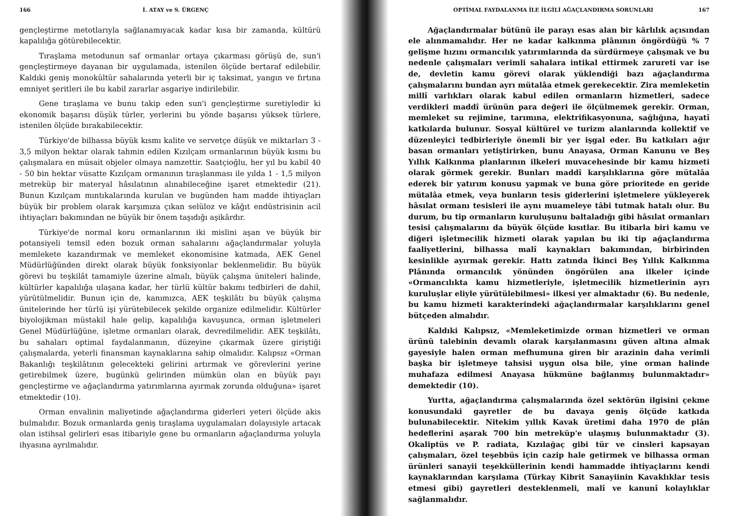166 İ. ATAY ve S. ÜRGENÇ
gençleştirme metotlarıyla sağlanamıyacak kadar kısa bir zamanda, kültürü kapalılığa götürebilecektir.
Tıraşlama metodunun saf ormanlar ortaya çıkarması görüşü de, sun'i gençleştirmeye dayanan bir uygulamada, istenilen ölçüde bertaraf edilebilir. Kaldıki geniş monokültür sahalarında yeterli bir iç taksimat, yangın ve fırtına emniyet şeritleri ile bu kabil zararlar asgariye indirilebilir.
Gene tıraşlama ve bunu takip eden sun'i gençleştirme suretiyledir ki ekonomik başarısı düşük türler, yerlerini bu yönde başarısı yüksek türlere, istenilen ölçüde bırakabilecektir.
Türkiye'de bilhassa büyük kısmı kalite ve servetçe düşük ve miktarları 3 - 3,5 milyon hektar olarak tahmin edilen Kızılçam ormanlarının büyük kısmı bu çalışmalara en müsait objeler olmaya namzettir. Saatçioğlu, her yıl bu kabil 40 - 50 bin hektar vüsatte Kızılçam ormanının tıraşlanması ile yılda 1 - 1,5 milyon metreküp bir materyal hâsılatının alınabileceğine işaret etmektedir (21). Bunun Kızılçam mıntıkalarında kurulan ve bugünden ham madde ihtiyaçları büyük bir problem olarak karşımıza çıkan selüloz ve kâğıt endüstrisinin acil ihtiyaçları bakımından ne büyük bir önem taşıdığı aşikârdır.
Türkiye'de normal koru ormanlarının iki mislini aşan ve büyük bir potansiyeli temsil eden bozuk orman sahalarını ağaçlandırmalar yoluyla memlekete kazandırmak ve memleket ekonomisine katmada, AEK Genel Müdürlüğünden direkt olarak büyük fonksiyonlar beklenmelidir. Bu büyük görevi bu teşkilât tamamiyle üzerine almalı, büyük çalışma üniteleri halinde, kültürler kapalılığa ulaşana kadar, her türlü kültür bakımı tedbirleri de dahil, yürütülmelidir. Bunun için de, kanımızca, AEK teşkilâtı bu büyük çalışma ünitelerinde her türlü işi yürütebilecek şekilde organize edilmelidir. Kültürler biyolojikman müstakil hale gelip, kapalılığa kavuşunca, orman işletmeleri Genel Müdürlüğüne, işletme ormanları olarak, devredilmelidir. AEK teşkilâtı, bu sahaları optimal faydalanmanın, düzeyine çıkarmak üzere giriştiği çalışmalarda, yeterli finansman kaynaklarına sahip olmalıdır. Kalıpsız «Orman Bakanlığı teşkilâtının gelecekteki gelirini artırmak ve görevlerini yerine getirebilmek üzere, bugünkü gelirinden mümkün olan en büyük payı gençleştirme ve ağaçlandırma yatırımlarına ayırmak zorunda olduğuna» işaret etmektedir (10).
Orman envalinin maliyetinde ağaçlandırma giderleri yeteri ölçüde akis bulmalıdır. Bozuk ormanlarda geniş tıraşlama uygulamaları dolayısiyle artacak olan istihsal gelirleri esas itibariyle gene bu ormanların ağaçlandırma yoluyla ihyasına ayrılmalıdır.
OPTİMAL FAYDALANMA İLE İLGİLİ AĞAÇLANDIRMA SORUNLARI 167
Ağaçlandırmalar bütünü ile parayı esas alan bir kârlılık açısından ele alınmamalıdır. Her ne kadar kalkınma plânının öngördüğü % 7 gelişme hızını ormancılık yatırımlarında da sürdürmeye çalışmak ve bu nedenle çalışmaları verimli sahalara intikal ettirmek zarureti var ise de, devletin kamu görevi olarak yüklendiği bazı ağaçlandırma çalışmalarını bundan ayrı mütalâa etmek gerekecektir. Zira memleketin millî varlıkları olarak kabul edilen ormanların hizmetleri, sadece verdikleri maddî ürünün para değeri ile ölçülmemek gerekir. Orman, memleket su rejimine, tarımına, elektrifikasyonuna, sağlığına, hayatî katkılarda bulunur. Sosyal kültürel ve turizm alanlarında kollektif ve düzenleyici tedbirleriyle önemli bir yer işgal eder. Bu katkıları ağır basan ormanları yetiştirirken, bunu Anayasa, Orman Kanunu ve Beş Yıllık Kalkınma planlarının ilkeleri muvacehesinde bir kamu hizmeti olarak görmek gerekir. Bunları maddî karşılıklarına göre mütalâa ederek bir yatırım konusu yapmak ve buna göre prioritede en geride mütalâa etmek, veya bunların tesis giderlerini işletmelere yükleyerek hâsılat ormanı tesisleri ile aynı muameleye tâbi tutmak hatalı olur. Bu durum, bu tip ormanların kuruluşunu baltaladığı gibi hâsılat ormanları tesisi çalışmalarını da büyük ölçüde kısıtlar. Bu itibarla biri kamu ve diğeri işletmecilik hizmeti olarak yapılan bu iki tip ağaçlandırma faaliyetlerini, bilhassa malî kaynakları bakımından, birbirinden kesinlikle ayırmak gerekir. Hattı zatında İkinci Beş Yıllık Kalkınma Plânında ormancılık yönünden öngörülen ana ilkeler içinde «Ormancılıkta kamu hizmetleriyle, işletmecilik hizmetlerinin ayrı kuruluşlar eliyle yürütülebilmesi» ilkesi yer almaktadır (6). Bu nedenle, bu kamu hizmeti karakterindeki ağaçlandırmalar karşılıklarını genel bütçeden almalıdır.
Kaldıki Kalıpsız, «Memleketimizde orman hizmetleri ve orman ürünü talebinin devamlı olarak karşılanmasını güven altına almak gayesiyle halen orman mefhumuna giren bir arazinin daha verimli başka bir işletmeye tahsisi uygun olsa bile, yine orman halinde muhafaza edilmesi Anayasa hükmüne bağlanmış bulunmaktadır» demektedir (10).
Yurtta, ağaçlandırma çalışmalarında özel sektörün ilgisini çekme konusundaki gayretler de bu davaya geniş ölçüde katkıda bulunabilecektir. Nitekim yıllık Kavak üretimi daha 1970 de plân hedeflerini aşarak 700 bin metreküp'e ulaşmış bulunmaktadır (3). Okaliptüs ve P. radiata, Kızılağaç gibi tür ve cinsleri kapsayan çalışmaları, özel teşebbüs için cazip hale getirmek ve bilhassa orman ürünleri sanayii teşekküllerinin kendi hammadde ihtiyaçlarını kendi kaynaklarından karşılama (Türkay Kibrit Sanayiinin Kavaklıklar tesis etmesi gibi) gayretleri desteklenmeli, malî ve kanunî kolaylıklar sağlanmalıdır.